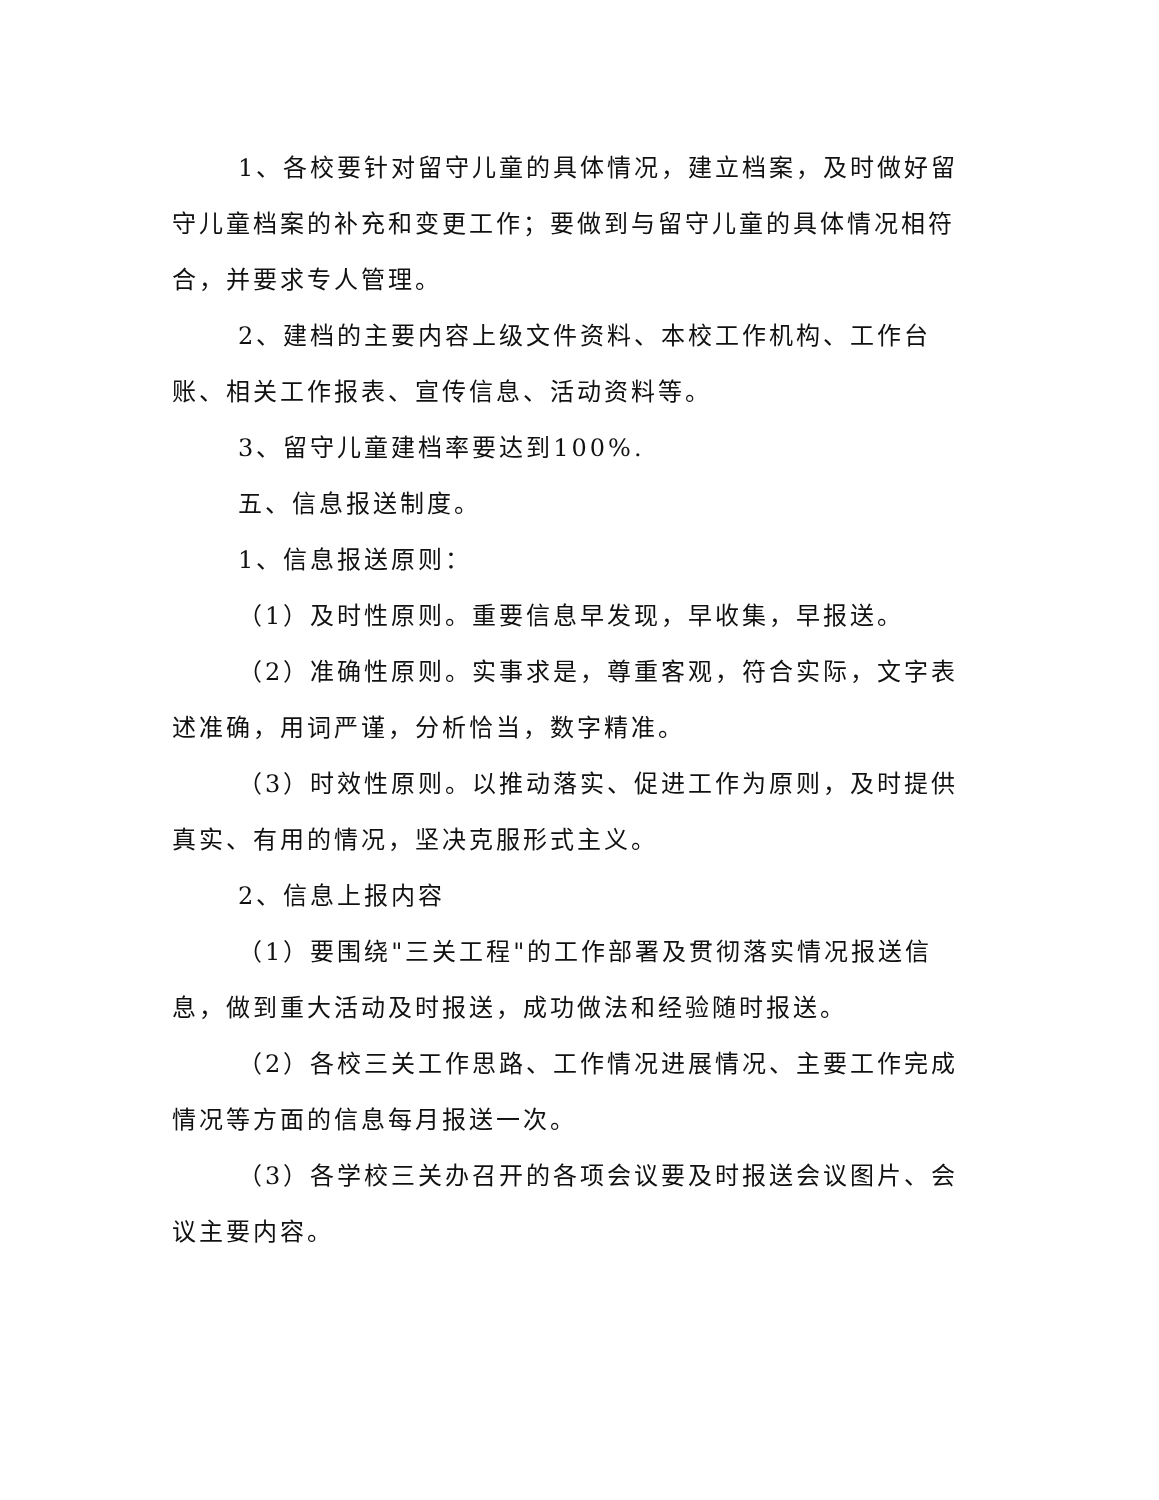1、各校要针对留守儿童的具体情况，建立档案，及时做好留守儿童档案的补充和变更工作；要做到与留守儿童的具体情况相符合，并要求专人管理。
2、建档的主要内容上级文件资料、本校工作机构、工作台账、相关工作报表、宣传信息、活动资料等。
3、留守儿童建档率要达到100%.
五、信息报送制度。
1、信息报送原则：
（1）及时性原则。重要信息早发现，早收集，早报送。
（2）准确性原则。实事求是，尊重客观，符合实际，文字表述准确，用词严谨，分析恰当，数字精准。
（3）时效性原则。以推动落实、促进工作为原则，及时提供真实、有用的情况，坚决克服形式主义。
2、信息上报内容
（1）要围绕"三关工程"的工作部署及贯彻落实情况报送信息，做到重大活动及时报送，成功做法和经验随时报送。
（2）各校三关工作思路、工作情况进展情况、主要工作完成情况等方面的信息每月报送一次。
（3）各学校三关办召开的各项会议要及时报送会议图片、会议主要内容。